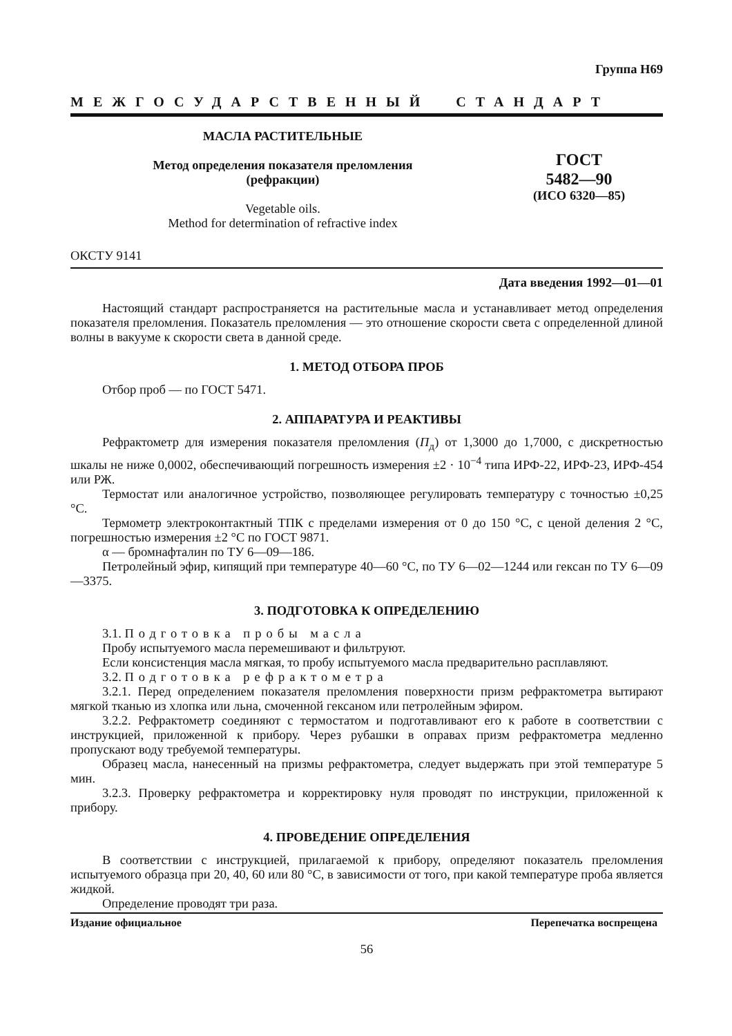Группа Н69
МЕЖГОСУДАРСТВЕННЫЙ СТАНДАРТ
МАСЛА РАСТИТЕЛЬНЫЕ
Метод определения показателя преломления
(рефракции)
Vegetable oils.
Method for determination of refractive index
ГОСТ
5482—90
(ИСО 6320—85)
ОКСТУ 9141
Дата введения 1992—01—01
Настоящий стандарт распространяется на растительные масла и устанавливает метод определения показателя преломления. Показатель преломления — это отношение скорости света с определенной длиной волны в вакууме к скорости света в данной среде.
1. МЕТОД ОТБОРА ПРОБ
Отбор проб — по ГОСТ 5471.
2. АППАРАТУРА И РЕАКТИВЫ
Рефрактометр для измерения показателя преломления (П<sub>д</sub>) от 1,3000 до 1,7000, с дискретностью шкалы не ниже 0,0002, обеспечивающий погрешность измерения ±2 · 10<sup>−4</sup> типа ИРФ-22, ИРФ-23, ИРФ-454 или РЖ.
Термостат или аналогичное устройство, позволяющее регулировать температуру с точностью ±0,25 °С.
Термометр электроконтактный ТПК с пределами измерения от 0 до 150 °С, с ценой деления 2 °С, погрешностью измерения ±2 °С по ГОСТ 9871.
α — бромнафталин по ТУ 6—09—186.
Петролейный эфир, кипящий при температуре 40—60 °С, по ТУ 6—02—1244 или гексан по ТУ 6—09—3375.
3. ПОДГОТОВКА К ОПРЕДЕЛЕНИЮ
3.1. Подготовка пробы масла
Пробу испытуемого масла перемешивают и фильтруют.
Если консистенция масла мягкая, то пробу испытуемого масла предварительно расплавляют.
3.2. Подготовка рефрактометра
3.2.1. Перед определением показателя преломления поверхности призм рефрактометра вытирают мягкой тканью из хлопка или льна, смоченной гексаном или петролейным эфиром.
3.2.2. Рефрактометр соединяют с термостатом и подготавливают его к работе в соответствии с инструкцией, приложенной к прибору. Через рубашки в оправах призм рефрактометра медленно пропускают воду требуемой температуры.
Образец масла, нанесенный на призмы рефрактометра, следует выдержать при этой температуре 5 мин.
3.2.3. Проверку рефрактометра и корректировку нуля проводят по инструкции, приложенной к прибору.
4. ПРОВЕДЕНИЕ ОПРЕДЕЛЕНИЯ
В соответствии с инструкцией, прилагаемой к прибору, определяют показатель преломления испытуемого образца при 20, 40, 60 или 80 °С, в зависимости от того, при какой температуре проба является жидкой.
Определение проводят три раза.
Издание официальное Перепечатка воспрещена
56